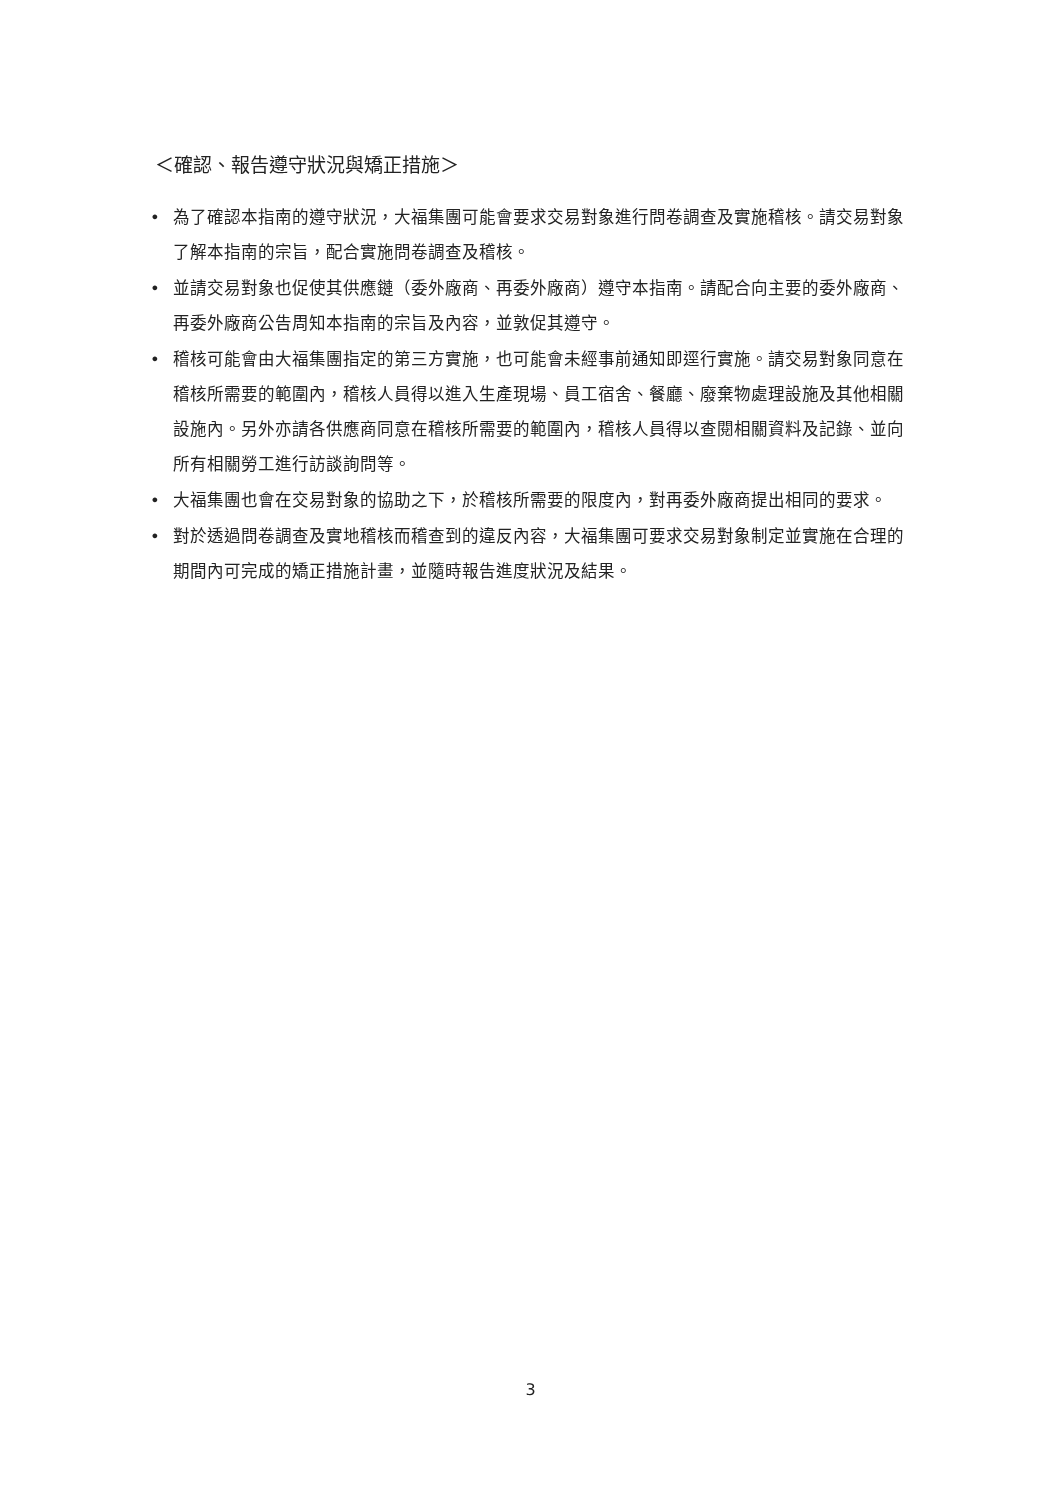＜確認、報告遵守狀況與矯正措施＞
• 為了確認本指南的遵守狀況，大福集團可能會要求交易對象進行問卷調查及實施稽核。請交易對象了解本指南的宗旨，配合實施問卷調查及稽核。
• 並請交易對象也促使其供應鏈（委外廠商、再委外廠商）遵守本指南。請配合向主要的委外廠商、再委外廠商公告周知本指南的宗旨及內容，並敦促其遵守。
• 稽核可能會由大福集團指定的第三方實施，也可能會未經事前通知即逕行實施。請交易對象同意在稽核所需要的範圍內，稽核人員得以進入生產現場、員工宿舍、餐廳、廢棄物處理設施及其他相關設施內。另外亦請各供應商同意在稽核所需要的範圍內，稽核人員得以查閱相關資料及記錄、並向所有相關勞工進行訪談詢問等。
• 大福集團也會在交易對象的協助之下，於稽核所需要的限度內，對再委外廠商提出相同的要求。
• 對於透過問卷調查及實地稽核而稽查到的違反內容，大福集團可要求交易對象制定並實施在合理的期間內可完成的矯正措施計畫，並隨時報告進度狀況及結果。
3